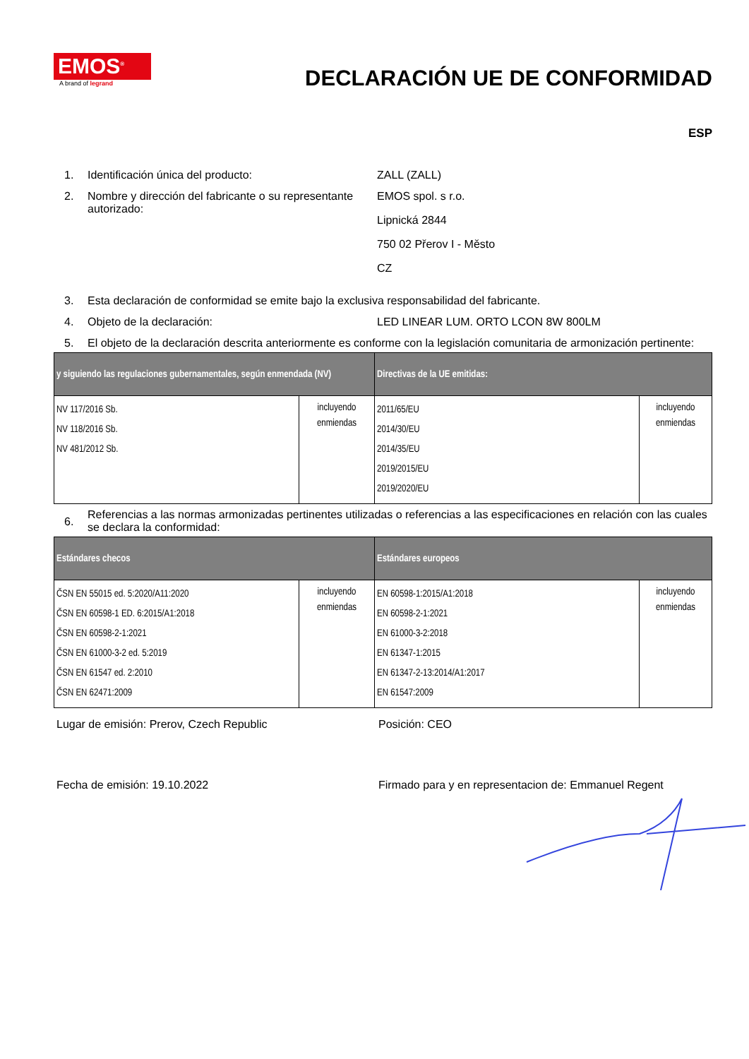EMOS<sup>®</sup>
A brand of legrand
DECLARACIÓN UE DE CONFORMIDAD
ESP
1. Identificación única del producto: ZALL (ZALL)
2. Nombre y dirección del fabricante o su representante autorizado:
EMOS spol. s r.o.
Lipnická 2844
750 02 Přerov I - Město
CZ
3. Esta declaración de conformidad se emite bajo la exclusiva responsabilidad del fabricante.
4. Objeto de la declaración: LED LINEAR LUM. ORTO LCON 8W 800LM
5. El objeto de la declaración descrita anteriormente es conforme con la legislación comunitaria de armonización pertinente:
| y siguiendo las regulaciones gubernamentales, según enmendada (NV) | | Directivas de la UE emitidas: | |
| --- | --- | --- | --- |
| NV 117/2016 Sb. NV 118/2016 Sb. NV 481/2012 Sb. | incluyendo enmiendas | 2011/65/EU 2014/30/EU 2014/35/EU 2019/2015/EU 2019/2020/EU | incluyendo enmiendas |
6.
Referencias a las normas armonizadas pertinentes utilizadas o referencias a las especificaciones en relación con las cuales se declara la conformidad:
| Estándares checos | | Estándares europeos | |
| --- | --- | --- | --- |
| ČSN EN 55015 ed. 5:2020/A11:2020 ČSN EN 60598-1 ED. 6:2015/A1:2018 ČSN EN 60598-2-1:2021 ČSN EN 61000-3-2 ed. 5:2019 ČSN EN 61547 ed. 2:2010 ČSN EN 62471:2009 | incluyendo enmiendas | EN 60598-1:2015/A1:2018 EN 60598-2-1:2021 EN 61000-3-2:2018 EN 61347-1:2015 EN 61347-2-13:2014/A1:2017 EN 61547:2009 | incluyendo enmiendas |
Lugar de emisión: Prerov, Czech Republic Posición: CEO
Fecha de emisión: 19.10.2022 Firmado para y en representacion de: Emmanuel Regent